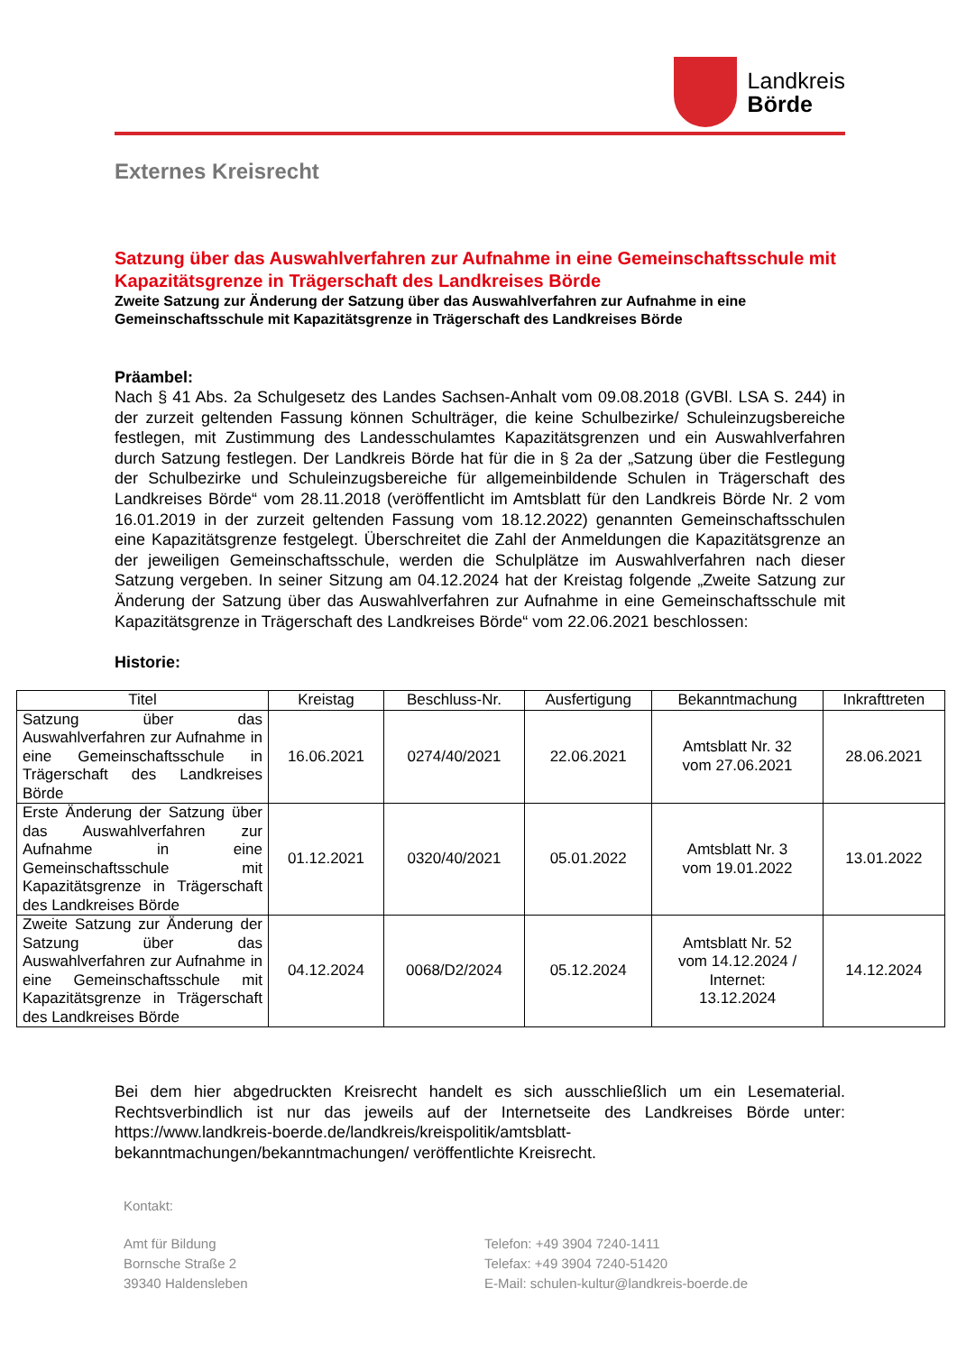Landkreis
Börde
Externes Kreisrecht
Satzung über das Auswahlverfahren zur Aufnahme in eine Gemeinschaftsschule mit Kapazitätsgrenze in Trägerschaft des Landkreises Börde
Zweite Satzung zur Änderung der Satzung über das Auswahlverfahren zur Aufnahme in eine Gemeinschaftsschule mit Kapazitätsgrenze in Trägerschaft des Landkreises Börde
Präambel:
Nach § 41 Abs. 2a Schulgesetz des Landes Sachsen-Anhalt vom 09.08.2018 (GVBl. LSA S. 244) in der zurzeit geltenden Fassung können Schulträger, die keine Schulbezirke/ Schuleinzugsbereiche festlegen, mit Zustimmung des Landesschulamtes Kapazitätsgrenzen und ein Auswahlverfahren durch Satzung festlegen. Der Landkreis Börde hat für die in § 2a der „Satzung über die Festlegung der Schulbezirke und Schuleinzugsbereiche für allgemeinbildende Schulen in Trägerschaft des Landkreises Börde“ vom 28.11.2018 (veröffentlicht im Amtsblatt für den Landkreis Börde Nr. 2 vom 16.01.2019 in der zurzeit geltenden Fassung vom 18.12.2022) genannten Gemeinschaftsschulen eine Kapazitätsgrenze festgelegt. Überschreitet die Zahl der Anmeldungen die Kapazitätsgrenze an der jeweiligen Gemeinschaftsschule, werden die Schulplätze im Auswahlverfahren nach dieser Satzung vergeben. In seiner Sitzung am 04.12.2024 hat der Kreistag folgende „Zweite Satzung zur Änderung der Satzung über das Auswahlverfahren zur Aufnahme in eine Gemeinschaftsschule mit Kapazitätsgrenze in Trägerschaft des Landkreises Börde“ vom 22.06.2021 beschlossen:
Historie:
| Titel | Kreistag | Beschluss-Nr. | Ausfertigung | Bekanntmachung | Inkrafttreten |
| --- | --- | --- | --- | --- | --- |
| Satzung über das Auswahlverfahren zur Aufnahme in eine Gemeinschaftsschule in Trägerschaft des Landkreises Börde | 16.06.2021 | 0274/40/2021 | 22.06.2021 | Amtsblatt Nr. 32 vom 27.06.2021 | 28.06.2021 |
| Erste Änderung der Satzung über das Auswahlverfahren zur Aufnahme in eine Gemeinschaftsschule mit Kapazitätsgrenze in Trägerschaft des Landkreises Börde | 01.12.2021 | 0320/40/2021 | 05.01.2022 | Amtsblatt Nr. 3 vom 19.01.2022 | 13.01.2022 |
| Zweite Satzung zur Änderung der Satzung über das Auswahlverfahren zur Aufnahme in eine Gemeinschaftsschule mit Kapazitätsgrenze in Trägerschaft des Landkreises Börde | 04.12.2024 | 0068/D2/2024 | 05.12.2024 | Amtsblatt Nr. 52 vom 14.12.2024 / Internet: 13.12.2024 | 14.12.2024 |
Bei dem hier abgedruckten Kreisrecht handelt es sich ausschließlich um ein Lesematerial. Rechtsverbindlich ist nur das jeweils auf der Internetseite des Landkreises Börde unter: https://www.landkreis-boerde.de/landkreis/kreispolitik/amtsblatt-bekanntmachungen/bekanntmachungen/ veröffentlichte Kreisrecht.
Kontakt:
Amt für Bildung
Bornsche Straße 2
39340 Haldensleben
Telefon: +49 3904 7240-1411
Telefax: +49 3904 7240-51420
E-Mail: schulen-kultur@landkreis-boerde.de